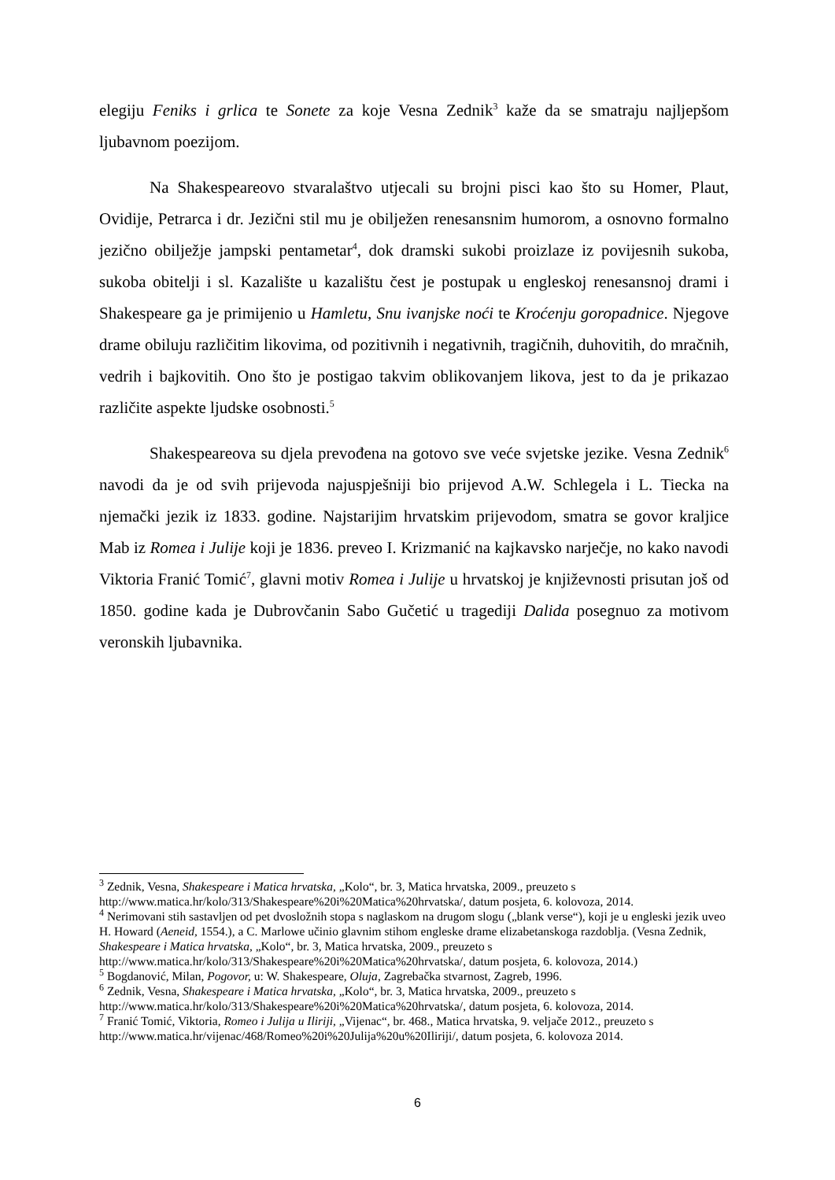elegiju Feniks i grlica te Sonete za koje Vesna Zednik<sup>3</sup> kaže da se smatraju najljepšom ljubavnom poezijom.
Na Shakespeareovo stvaralaštvo utjecali su brojni pisci kao što su Homer, Plaut, Ovidije, Petrarca i dr. Jezični stil mu je obilježen renesansnim humorom, a osnovno formalno jezično obilježje jampski pentametar<sup>4</sup>, dok dramski sukobi proizlaze iz povijesnih sukoba, sukoba obitelji i sl. Kazalište u kazalištu čest je postupak u engleskoj renesansnoj drami i Shakespeare ga je primijenio u Hamletu, Snu ivanjske noći te Kroćenju goropadnice. Njegove drame obiluju različitim likovima, od pozitivnih i negativnih, tragičnih, duhovitih, do mračnih, vedrih i bajkovitih. Ono što je postigao takvim oblikovanjem likova, jest to da je prikazao različite aspekte ljudske osobnosti.<sup>5</sup>
Shakespeareova su djela prevođena na gotovo sve veće svjetske jezike. Vesna Zednik<sup>6</sup> navodi da je od svih prijevoda najuspješniji bio prijevod A.W. Schlegela i L. Tiecka na njemački jezik iz 1833. godine. Najstarijim hrvatskim prijevodom, smatra se govor kraljice Mab iz Romea i Julije koji je 1836. preveo I. Krizmanić na kajkavsko narječje, no kako navodi Viktoria Franić Tomić<sup>7</sup>, glavni motiv Romea i Julije u hrvatskoj je književnosti prisutan još od 1850. godine kada je Dubrovčanin Sabo Gučetić u tragediji Dalida posegnuo za motivom veronskih ljubavnika.
<sup>3</sup> Zednik, Vesna, Shakespeare i Matica hrvatska, „Kolo“, br. 3, Matica hrvatska, 2009., preuzeto s http://www.matica.hr/kolo/313/Shakespeare%20i%20Matica%20hrvatska/, datum posjeta, 6. kolovoza, 2014.
<sup>4</sup> Nerimovani stih sastavljen od pet dvosložnih stopa s naglaskom na drugom slogu („blank verse“), koji je u engleski jezik uveo H. Howard (Aeneid, 1554.), a C. Marlowe učinio glavnim stihom engleske drame elizabetanskoga razdoblja. (Vesna Zednik, Shakespeare i Matica hrvatska, „Kolo“, br. 3, Matica hrvatska, 2009., preuzeto s http://www.matica.hr/kolo/313/Shakespeare%20i%20Matica%20hrvatska/, datum posjeta, 6. kolovoza, 2014.)
<sup>5</sup> Bogdanović, Milan, Pogovor, u: W. Shakespeare, Oluja, Zagrebačka stvarnost, Zagreb, 1996.
<sup>6</sup> Zednik, Vesna, Shakespeare i Matica hrvatska, „Kolo“, br. 3, Matica hrvatska, 2009., preuzeto s http://www.matica.hr/kolo/313/Shakespeare%20i%20Matica%20hrvatska/, datum posjeta, 6. kolovoza, 2014.
<sup>7</sup> Franić Tomić, Viktoria, Romeo i Julija u Iliriji, „Vijenac“, br. 468., Matica hrvatska, 9. veljače 2012., preuzeto s http://www.matica.hr/vijenac/468/Romeo%20i%20Julija%20u%20Iliriji/, datum posjeta, 6. kolovoza 2014.
6